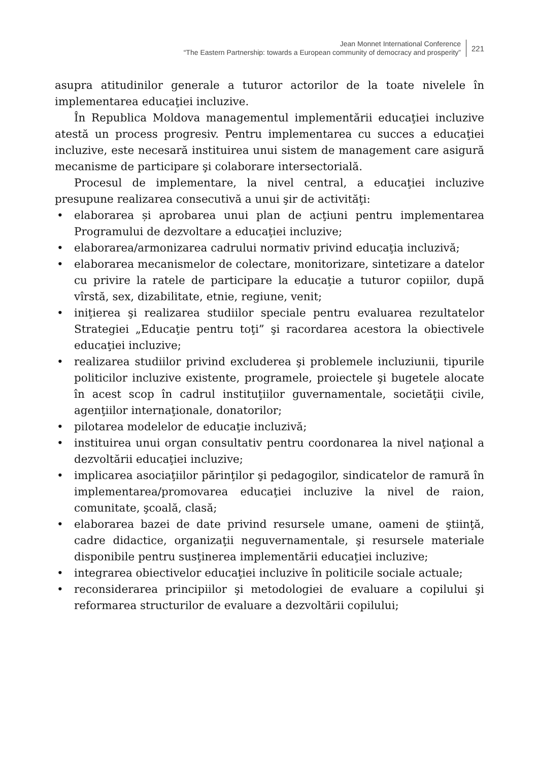Jean Monnet International Conference
“The Eastern Partnership: towards a European community of democracy and prosperity”
221
asupra atitudinilor generale a tuturor actorilor de la toate nivelele în implementarea educaţiei incluzive.
În Republica Moldova managementul implementării educaţiei incluzive atestă un process progresiv. Pentru implementarea cu succes a educaţiei incluzive, este necesară instituirea unui sistem de management care asigură mecanisme de participare şi colaborare intersectorială.
Procesul de implementare, la nivel central, a educaţiei incluzive presupune realizarea consecutivă a unui şir de activităţi:
• elaborarea și aprobarea unui plan de acţiuni pentru implementarea Programului de dezvoltare a educaţiei incluzive;
• elaborarea/armonizarea cadrului normativ privind educaţia incluzivă;
• elaborarea mecanismelor de colectare, monitorizare, sintetizare a datelor cu privire la ratele de participare la educaţie a tuturor copiilor, după vîrstă, sex, dizabilitate, etnie, regiune, venit;
• iniţierea şi realizarea studiilor speciale pentru evaluarea rezultatelor Strategiei „Educaţie pentru toţi” şi racordarea acestora la obiectivele educaţiei incluzive;
• realizarea studiilor privind excluderea şi problemele incluziunii, tipurile politicilor incluzive existente, programele, proiectele şi bugetele alocate în acest scop în cadrul instituţiilor guvernamentale, societăţii civile, agenţiilor internaţionale, donatorilor;
• pilotarea modelelor de educaţie incluzivă;
• instituirea unui organ consultativ pentru coordonarea la nivel naţional a dezvoltării educaţiei incluzive;
• implicarea asociaţiilor părinţilor şi pedagogilor, sindicatelor de ramură în implementarea/promovarea educaţiei incluzive la nivel de raion, comunitate, şcoală, clasă;
• elaborarea bazei de date privind resursele umane, oameni de ştiinţă, cadre didactice, organizaţii neguvernamentale, şi resursele materiale disponibile pentru susţinerea implementării educaţiei incluzive;
• integrarea obiectivelor educaţiei incluzive în politicile sociale actuale;
• reconsiderarea principiilor şi metodologiei de evaluare a copilului şi reformarea structurilor de evaluare a dezvoltării copilului;